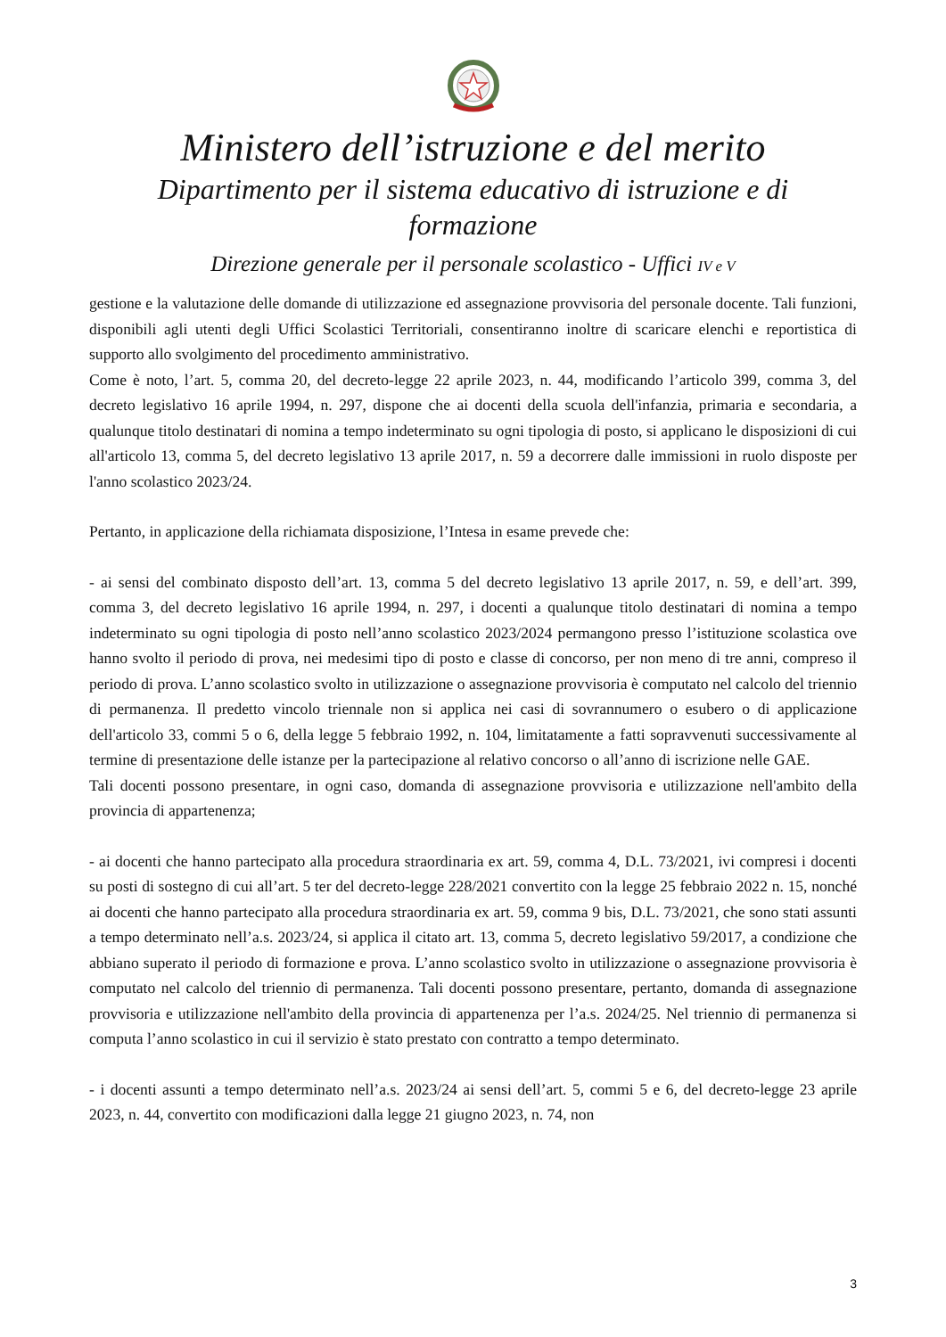Ministero dell’istruzione e del merito
Dipartimento per il sistema educativo di istruzione e di formazione
Direzione generale per il personale scolastico - Uffici IV e V
gestione e la valutazione delle domande di utilizzazione ed assegnazione provvisoria del personale docente. Tali funzioni, disponibili agli utenti degli Uffici Scolastici Territoriali, consentiranno inoltre di scaricare elenchi e reportistica di supporto allo svolgimento del procedimento amministrativo.
Come è noto, l’art. 5, comma 20, del decreto-legge 22 aprile 2023, n. 44, modificando l’articolo 399, comma 3, del decreto legislativo 16 aprile 1994, n. 297, dispone che ai docenti della scuola dell'infanzia, primaria e secondaria, a qualunque titolo destinatari di nomina a tempo indeterminato su ogni tipologia di posto, si applicano le disposizioni di cui all'articolo 13, comma 5, del decreto legislativo 13 aprile 2017, n. 59 a decorrere dalle immissioni in ruolo disposte per l'anno scolastico 2023/24.
Pertanto, in applicazione della richiamata disposizione, l’Intesa in esame prevede che:
- ai sensi del combinato disposto dell’art. 13, comma 5 del decreto legislativo 13 aprile 2017, n. 59, e dell’art. 399, comma 3, del decreto legislativo 16 aprile 1994, n. 297, i docenti a qualunque titolo destinatari di nomina a tempo indeterminato su ogni tipologia di posto nell’anno scolastico 2023/2024 permangono presso l’istituzione scolastica ove hanno svolto il periodo di prova, nei medesimi tipo di posto e classe di concorso, per non meno di tre anni, compreso il periodo di prova. L’anno scolastico svolto in utilizzazione o assegnazione provvisoria è computato nel calcolo del triennio di permanenza. Il predetto vincolo triennale non si applica nei casi di sovrannumero o esubero o di applicazione dell'articolo 33, commi 5 o 6, della legge 5 febbraio 1992, n. 104, limitatamente a fatti sopravvenuti successivamente al termine di presentazione delle istanze per la partecipazione al relativo concorso o all’anno di iscrizione nelle GAE.
Tali docenti possono presentare, in ogni caso, domanda di assegnazione provvisoria e utilizzazione nell'ambito della provincia di appartenenza;
- ai docenti che hanno partecipato alla procedura straordinaria ex art. 59, comma 4, D.L. 73/2021, ivi compresi i docenti su posti di sostegno di cui all’art. 5 ter del decreto-legge 228/2021 convertito con la legge 25 febbraio 2022 n. 15, nonché ai docenti che hanno partecipato alla procedura straordinaria ex art. 59, comma 9 bis, D.L. 73/2021, che sono stati assunti a tempo determinato nell’a.s. 2023/24, si applica il citato art. 13, comma 5, decreto legislativo 59/2017, a condizione che abbiano superato il periodo di formazione e prova. L’anno scolastico svolto in utilizzazione o assegnazione provvisoria è computato nel calcolo del triennio di permanenza. Tali docenti possono presentare, pertanto, domanda di assegnazione provvisoria e utilizzazione nell'ambito della provincia di appartenenza per l’a.s. 2024/25. Nel triennio di permanenza si computa l’anno scolastico in cui il servizio è stato prestato con contratto a tempo determinato.
- i docenti assunti a tempo determinato nell’a.s. 2023/24 ai sensi dell’art. 5, commi 5 e 6, del decreto-legge 23 aprile 2023, n. 44, convertito con modificazioni dalla legge 21 giugno 2023, n. 74, non
3